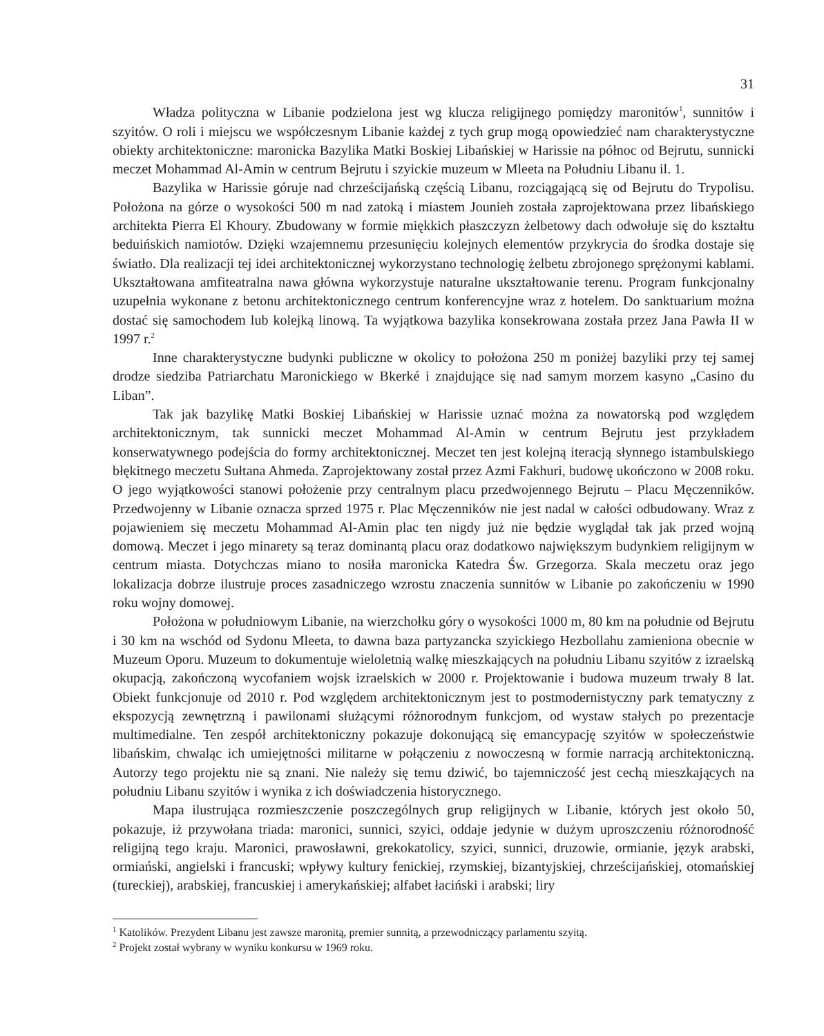31
Władza polityczna w Libanie podzielona jest wg klucza religijnego pomiędzy maronitów<sup>1</sup>, sunnitów i szyitów. O roli i miejscu we współczesnym Libanie każdej z tych grup mogą opowiedzieć nam charakterystyczne obiekty architektoniczne: maronicka Bazylika Matki Boskiej Libańskiej w Harissie na północ od Bejrutu, sunnicki meczet Mohammad Al-Amin w centrum Bejrutu i szyickie muzeum w Mleeta na Południu Libanu il. 1.
Bazylika w Harissie góruje nad chrześcijańską częścią Libanu, rozciągającą się od Bejrutu do Trypolisu. Położona na górze o wysokości 500 m nad zatoką i miastem Jounieh została zaprojektowana przez libańskiego architekta Pierra El Khoury. Zbudowany w formie miękkich płaszczyzn żelbetowy dach odwołuje się do kształtu beduińskich namiotów. Dzięki wzajemnemu przesunięciu kolejnych elementów przykrycia do środka dostaje się światło. Dla realizacji tej idei architektonicznej wykorzystano technologię żelbetu zbrojonego sprężonymi kablami. Ukształtowana amfiteatralna nawa główna wykorzystuje naturalne ukształtowanie terenu. Program funkcjonalny uzupełnia wykonane z betonu architektonicznego centrum konferencyjne wraz z hotelem. Do sanktuarium można dostać się samochodem lub kolejką linową. Ta wyjątkowa bazylika konsekrowana została przez Jana Pawła II w 1997 r.<sup>2</sup>
Inne charakterystyczne budynki publiczne w okolicy to położona 250 m poniżej bazyliki przy tej samej drodze siedziba Patriarchatu Maronickiego w Bkerké i znajdujące się nad samym morzem kasyno „Casino du Liban”.
Tak jak bazylikę Matki Boskiej Libańskiej w Harissie uznać można za nowatorską pod względem architektonicznym, tak sunnicki meczet Mohammad Al-Amin w centrum Bejrutu jest przykładem konserwatywnego podejścia do formy architektonicznej. Meczet ten jest kolejną iteracją słynnego istambulskiego błękitnego meczetu Sułtana Ahmeda. Zaprojektowany został przez Azmi Fakhuri, budowę ukończono w 2008 roku. O jego wyjątkowości stanowi położenie przy centralnym placu przedwojennego Bejrutu – Placu Męczenników. Przedwojenny w Libanie oznacza sprzed 1975 r. Plac Męczenników nie jest nadal w całości odbudowany. Wraz z pojawieniem się meczetu Mohammad Al-Amin plac ten nigdy już nie będzie wyglądał tak jak przed wojną domową. Meczet i jego minarety są teraz dominantą placu oraz dodatkowo największym budynkiem religijnym w centrum miasta. Dotychczas miano to nosiła maronicka Katedra Św. Grzegorza. Skala meczetu oraz jego lokalizacja dobrze ilustruje proces zasadniczego wzrostu znaczenia sunnitów w Libanie po zakończeniu w 1990 roku wojny domowej.
Położona w południowym Libanie, na wierzchołku góry o wysokości 1000 m, 80 km na południe od Bejrutu i 30 km na wschód od Sydonu Mleeta, to dawna baza partyzancka szyickiego Hezbollahu zamieniona obecnie w Muzeum Oporu. Muzeum to dokumentuje wieloletnią walkę mieszkających na południu Libanu szyitów z izraelską okupacją, zakończoną wycofaniem wojsk izraelskich w 2000 r. Projektowanie i budowa muzeum trwały 8 lat. Obiekt funkcjonuje od 2010 r. Pod względem architektonicznym jest to postmodernistyczny park tematyczny z ekspozycją zewnętrzną i pawilonami służącymi różnorodnym funkcjom, od wystaw stałych po prezentacje multimedialne. Ten zespół architektoniczny pokazuje dokonującą się emancypację szyitów w społeczeństwie libańskim, chwaląc ich umiejętności militarne w połączeniu z nowoczesną w formie narracją architektoniczną. Autorzy tego projektu nie są znani. Nie należy się temu dziwić, bo tajemniczość jest cechą mieszkających na południu Libanu szyitów i wynika z ich doświadczenia historycznego.
Mapa ilustrująca rozmieszczenie poszczególnych grup religijnych w Libanie, których jest około 50, pokazuje, iż przywołana triada: maronici, sunnici, szyici, oddaje jedynie w dużym uproszczeniu różnorodność religijną tego kraju. Maronici, prawosławni, grekokatolicy, szyici, sunnici, druzowie, ormianie, język arabski, ormiański, angielski i francuski; wpływy kultury fenickiej, rzymskiej, bizantyjskiej, chrześcijańskiej, otomańskiej (tureckiej), arabskiej, francuskiej i amerykańskiej; alfabet łaciński i arabski; liry
<sup>1</sup> Katolików. Prezydent Libanu jest zawsze maronitą, premier sunnitą, a przewodniczący parlamentu szyitą.
<sup>2</sup> Projekt został wybrany w wyniku konkursu w 1969 roku.